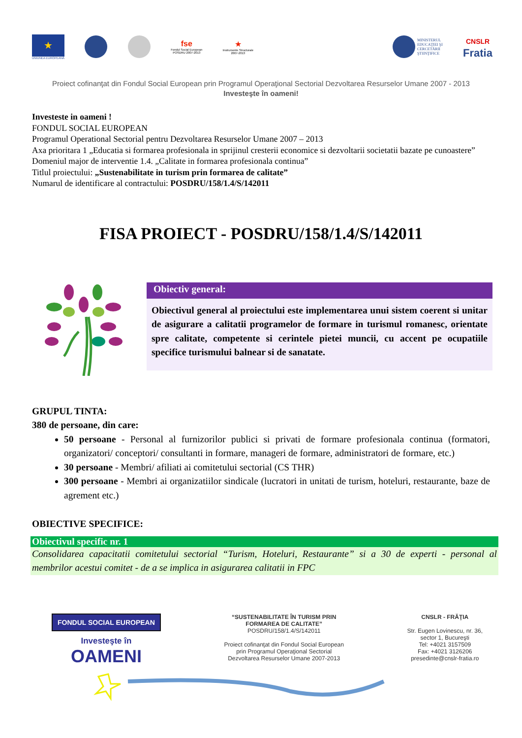★
UNIUNEA EUROPEANĂ
fse
Fondul Social European
POSDRU 2007-2013
★
Instrumente Structurale
2007-2013
MINISTERUL
EDUCAŢIEI ŞI
CERCETĂRII
ŞTIINŢIFICE
CNSLR
Fratia
Proiect cofinanţat din Fondul Social European prin Programul Operaţional Sectorial Dezvoltarea Resurselor Umane 2007 - 2013
Investeşte în oameni!
Investeste in oameni !
FONDUL SOCIAL EUROPEAN
Programul Operational Sectorial pentru Dezvoltarea Resurselor Umane 2007 – 2013
Axa prioritara 1 „Educatia si formarea profesionala in sprijinul cresterii economice si dezvoltarii societatii bazate pe cunoastere”
Domeniul major de interventie 1.4. „Calitate in formarea profesionala continua”
Titlul proiectului: „Sustenabilitate in turism prin formarea de calitate”
Numarul de identificare al contractului: POSDRU/158/1.4/S/142011
FISA PROIECT - POSDRU/158/1.4/S/142011
Obiectiv general:
Obiectivul general al proiectului este implementarea unui sistem coerent si unitar de asigurare a calitatii programelor de formare in turismul romanesc, orientate spre calitate, competente si cerintele pietei muncii, cu accent pe ocupatiile specifice turismului balnear si de sanatate.
GRUPUL TINTA:
380 de persoane, din care:
50 persoane - Personal al furnizorilor publici si privati de formare profesionala continua (formatori, organizatori/ conceptori/ consultanti in formare, manageri de formare, administratori de formare, etc.)
30 persoane - Membri/ afiliati ai comitetului sectorial (CS THR)
300 persoane - Membri ai organizatiilor sindicale (lucratori in unitati de turism, hoteluri, restaurante, baze de agrement etc.)
OBIECTIVE SPECIFICE:
Obiectivul specific nr. 1
Consolidarea capacitatii comitetului sectorial “Turism, Hoteluri, Restaurante” si a 30 de experti - personal al membrilor acestui comitet - de a se implica in asigurarea calitatii in FPC
FONDUL SOCIAL EUROPEAN
Investeşte în
OAMENI
“SUSTENABILITATE ÎN TURISM PRIN
FORMAREA DE CALITATE”
POSDRU/158/1.4/S/142011
Proiect cofinanţat din Fondul Social European
prin Programul Operaţional Sectorial
Dezvoltarea Resurselor Umane 2007-2013
CNSLR - FRĂŢIA
Str. Eugen Lovinescu, nr. 36,
sector 1, Bucureşti
Tel: +4021 3157509
Fax: +4021 3126206
presedinte@cnslr-fratia.ro